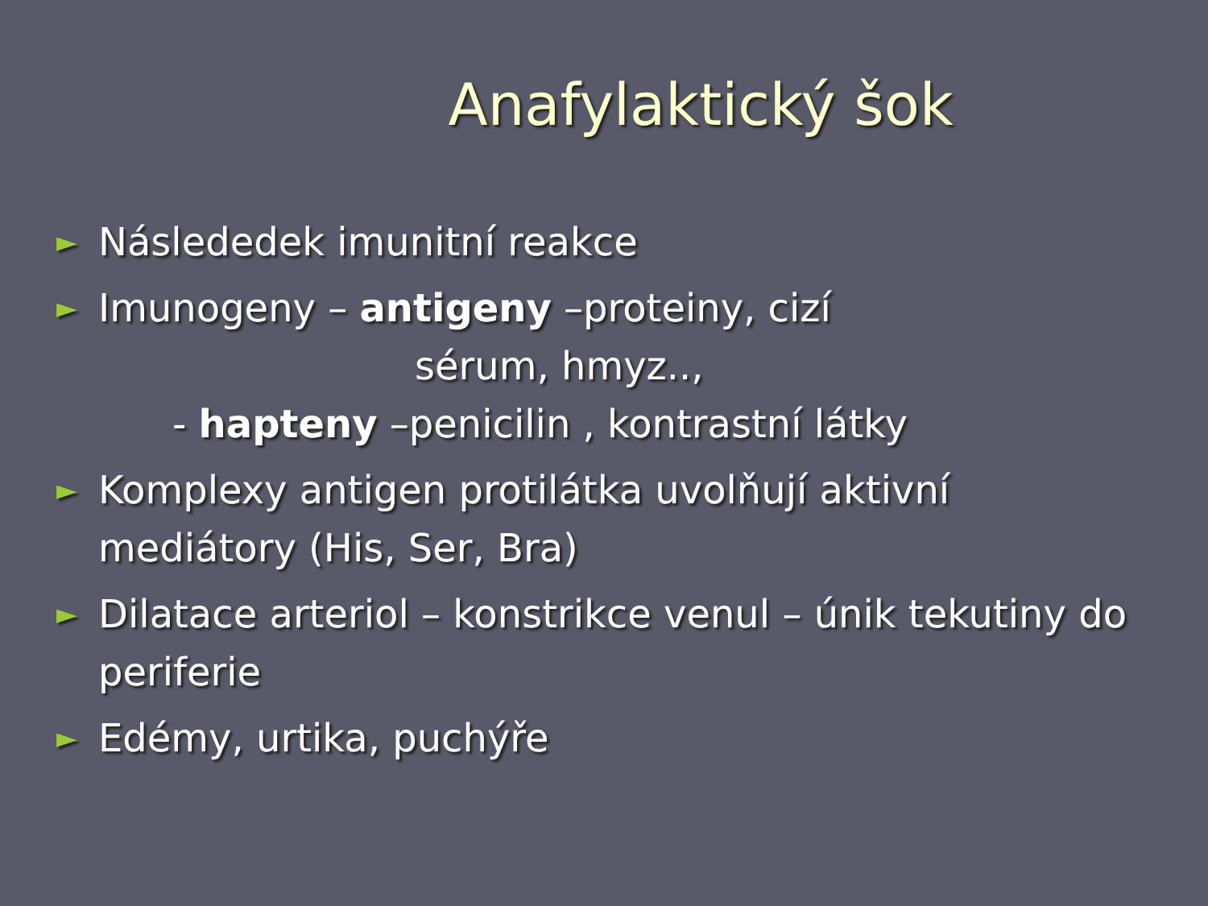Anafylaktický šok
► Následedek imunitní reakce
► Imunogeny – antigeny –proteiny, cizí
sérum, hmyz..,
- hapteny –penicilin , kontrastní látky
► Komplexy antigen protilátka uvolňují aktivní mediátory (His, Ser, Bra)
► Dilatace arteriol – konstrikce venul – únik tekutiny do periferie
► Edémy, urtika, puchýře